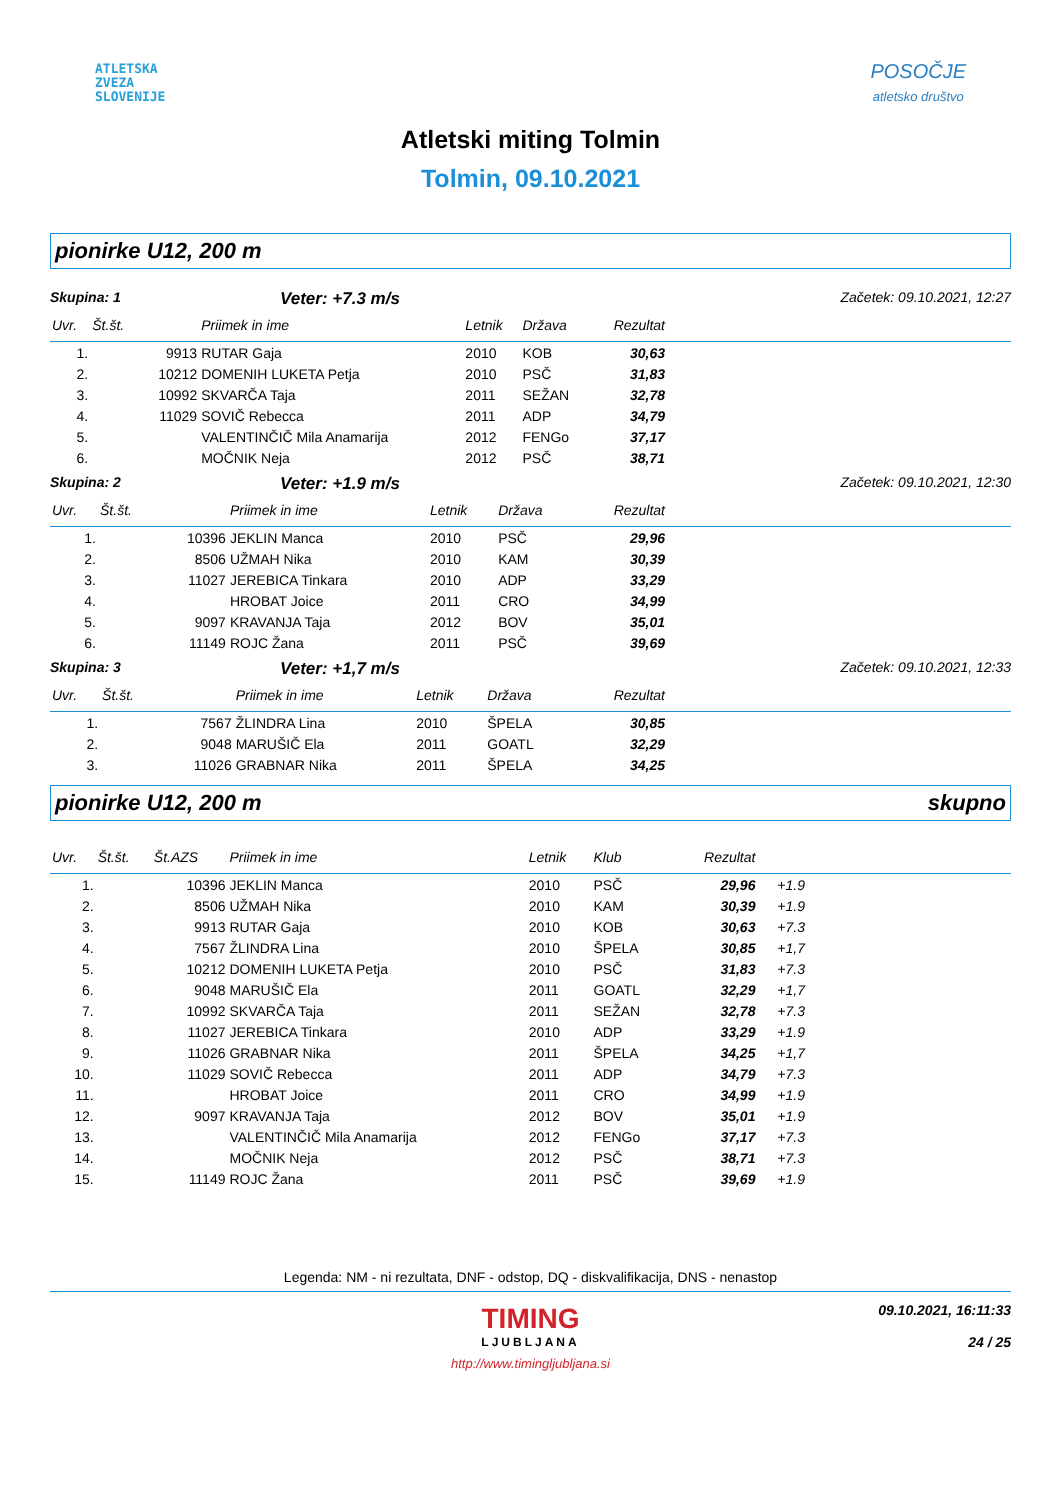ATLETSKA
ZVEZA
SLOVENIJE
POSOČJE
atletsko društvo
Atletski miting Tolmin
Tolmin, 09.10.2021
pionirke U12, 200 m
Skupina: 1 Veter: +7.3 m/s Začetek: 09.10.2021, 12:27
| Uvr. | Št.št. | | Priimek in ime | Letnik | Država | Rezultat | |
| --- | --- | --- | --- | --- | --- | --- | --- |
| 1. | | 9913 | RUTAR Gaja | 2010 | KOB | 30,63 | |
| 2. | | 10212 | DOMENIH LUKETA Petja | 2010 | PSČ | 31,83 | |
| 3. | | 10992 | SKVARČA Taja | 2011 | SEŽAN | 32,78 | |
| 4. | | 11029 | SOVIČ Rebecca | 2011 | ADP | 34,79 | |
| 5. | | | VALENTINČIČ Mila Anamarija | 2012 | FENGo | 37,17 | |
| 6. | | | MOČNIK Neja | 2012 | PSČ | 38,71 | |
Skupina: 2 Veter: +1.9 m/s Začetek: 09.10.2021, 12:30
| Uvr. | Št.št. | | Priimek in ime | Letnik | Država | Rezultat | |
| --- | --- | --- | --- | --- | --- | --- | --- |
| 1. | | 10396 | JEKLIN Manca | 2010 | PSČ | 29,96 | |
| 2. | | 8506 | UŽMAH Nika | 2010 | KAM | 30,39 | |
| 3. | | 11027 | JEREBICA Tinkara | 2010 | ADP | 33,29 | |
| 4. | | | HROBAT Joice | 2011 | CRO | 34,99 | |
| 5. | | 9097 | KRAVANJA Taja | 2012 | BOV | 35,01 | |
| 6. | | 11149 | ROJC Žana | 2011 | PSČ | 39,69 | |
Skupina: 3 Veter: +1,7 m/s Začetek: 09.10.2021, 12:33
| Uvr. | Št.št. | | Priimek in ime | Letnik | Država | Rezultat | |
| --- | --- | --- | --- | --- | --- | --- | --- |
| 1. | | 7567 | ŽLINDRA Lina | 2010 | ŠPELA | 30,85 | |
| 2. | | 9048 | MARUŠIČ Ela | 2011 | GOATL | 32,29 | |
| 3. | | 11026 | GRABNAR Nika | 2011 | ŠPELA | 34,25 | |
pionirke U12, 200 m skupno
| Uvr. | Št.št. | Št.AZS | Priimek in ime | Letnik | Klub | Rezultat | | |
| --- | --- | --- | --- | --- | --- | --- | --- | --- |
| 1. | | 10396 | JEKLIN Manca | 2010 | PSČ | 29,96 | +1.9 | |
| 2. | | 8506 | UŽMAH Nika | 2010 | KAM | 30,39 | +1.9 | |
| 3. | | 9913 | RUTAR Gaja | 2010 | KOB | 30,63 | +7.3 | |
| 4. | | 7567 | ŽLINDRA Lina | 2010 | ŠPELA | 30,85 | +1,7 | |
| 5. | | 10212 | DOMENIH LUKETA Petja | 2010 | PSČ | 31,83 | +7.3 | |
| 6. | | 9048 | MARUŠIČ Ela | 2011 | GOATL | 32,29 | +1,7 | |
| 7. | | 10992 | SKVARČA Taja | 2011 | SEŽAN | 32,78 | +7.3 | |
| 8. | | 11027 | JEREBICA Tinkara | 2010 | ADP | 33,29 | +1.9 | |
| 9. | | 11026 | GRABNAR Nika | 2011 | ŠPELA | 34,25 | +1,7 | |
| 10. | | 11029 | SOVIČ Rebecca | 2011 | ADP | 34,79 | +7.3 | |
| 11. | | | HROBAT Joice | 2011 | CRO | 34,99 | +1.9 | |
| 12. | | 9097 | KRAVANJA Taja | 2012 | BOV | 35,01 | +1.9 | |
| 13. | | | VALENTINČIČ Mila Anamarija | 2012 | FENGo | 37,17 | +7.3 | |
| 14. | | | MOČNIK Neja | 2012 | PSČ | 38,71 | +7.3 | |
| 15. | | 11149 | ROJC Žana | 2011 | PSČ | 39,69 | +1.9 | |
Legenda: NM - ni rezultata, DNF - odstop, DQ - diskvalifikacija, DNS - nenastop
TIMING
LJUBLJANA
09.10.2021, 16:11:33
24 / 25
http://www.timingljubljana.si